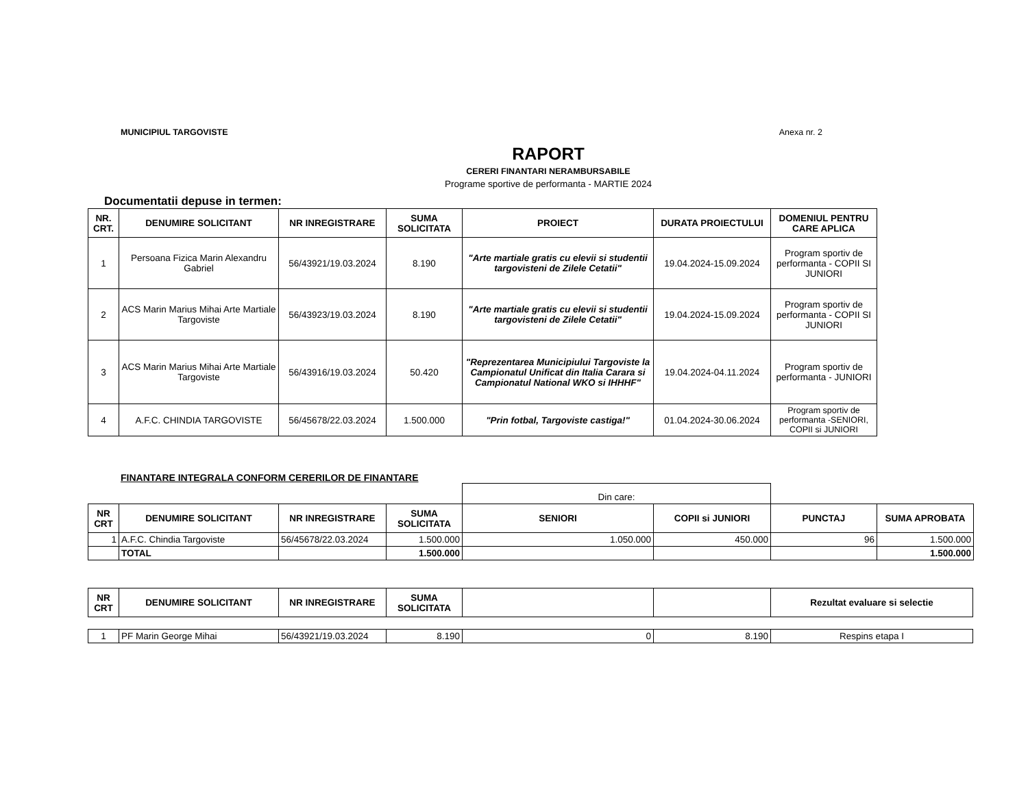MUNICIPIUL TARGOVISTE Anexa nr. 2
RAPORT
CERERI FINANTARI NERAMBURSABILE
Programe sportive de performanta - MARTIE 2024
Documentatii depuse in termen:
| NR. CRT. | DENUMIRE SOLICITANT | NR INREGISTRARE | SUMA SOLICITATA | PROIECT | DURATA PROIECTULUI | DOMENIUL PENTRU CARE APLICA |
| --- | --- | --- | --- | --- | --- | --- |
| 1 | Persoana Fizica Marin Alexandru Gabriel | 56/43921/19.03.2024 | 8.190 | "Arte martiale gratis cu elevii si studentii targovisteni de Zilele Cetatii" | 19.04.2024-15.09.2024 | Program sportiv de performanta - COPII SI JUNIORI |
| 2 | ACS Marin Marius Mihai Arte Martiale Targoviste | 56/43923/19.03.2024 | 8.190 | "Arte martiale gratis cu elevii si studentii targovisteni de Zilele Cetatii" | 19.04.2024-15.09.2024 | Program sportiv de performanta - COPII SI JUNIORI |
| 3 | ACS Marin Marius Mihai Arte Martiale Targoviste | 56/43916/19.03.2024 | 50.420 | "Reprezentarea Municipiului Targoviste la Campionatul Unificat din Italia Carara si Campionatul National WKO si IHHHF" | 19.04.2024-04.11.2024 | Program sportiv de performanta - JUNIORI |
| 4 | A.F.C. CHINDIA TARGOVISTE | 56/45678/22.03.2024 | 1.500.000 | "Prin fotbal, Targoviste castiga!" | 01.04.2024-30.06.2024 | Program sportiv de performanta -SENIORI, COPII si JUNIORI |
FINANTARE INTEGRALA CONFORM CERERILOR DE FINANTARE
| | | | | Din care: | | | |
| NR CRT | DENUMIRE SOLICITANT | NR INREGISTRARE | SUMA SOLICITATA | SENIORI | COPII si JUNIORI | PUNCTAJ | SUMA APROBATA |
| 1 | A.F.C. Chindia Targoviste | 56/45678/22.03.2024 | 1.500.000 | 1.050.000 | 450.000 | 96 | 1.500.000 |
| | TOTAL | | 1.500.000 | | | | 1.500.000 |
| NR CRT | DENUMIRE SOLICITANT | NR INREGISTRARE | SUMA SOLICITATA | | | Rezultat evaluare si selectie |
| --- | --- | --- | --- | --- | --- | --- |
| 1 | PF Marin George Mihai | 56/43921/19.03.2024 | 8.190 | 0 | 8.190 | Respins etapa I |